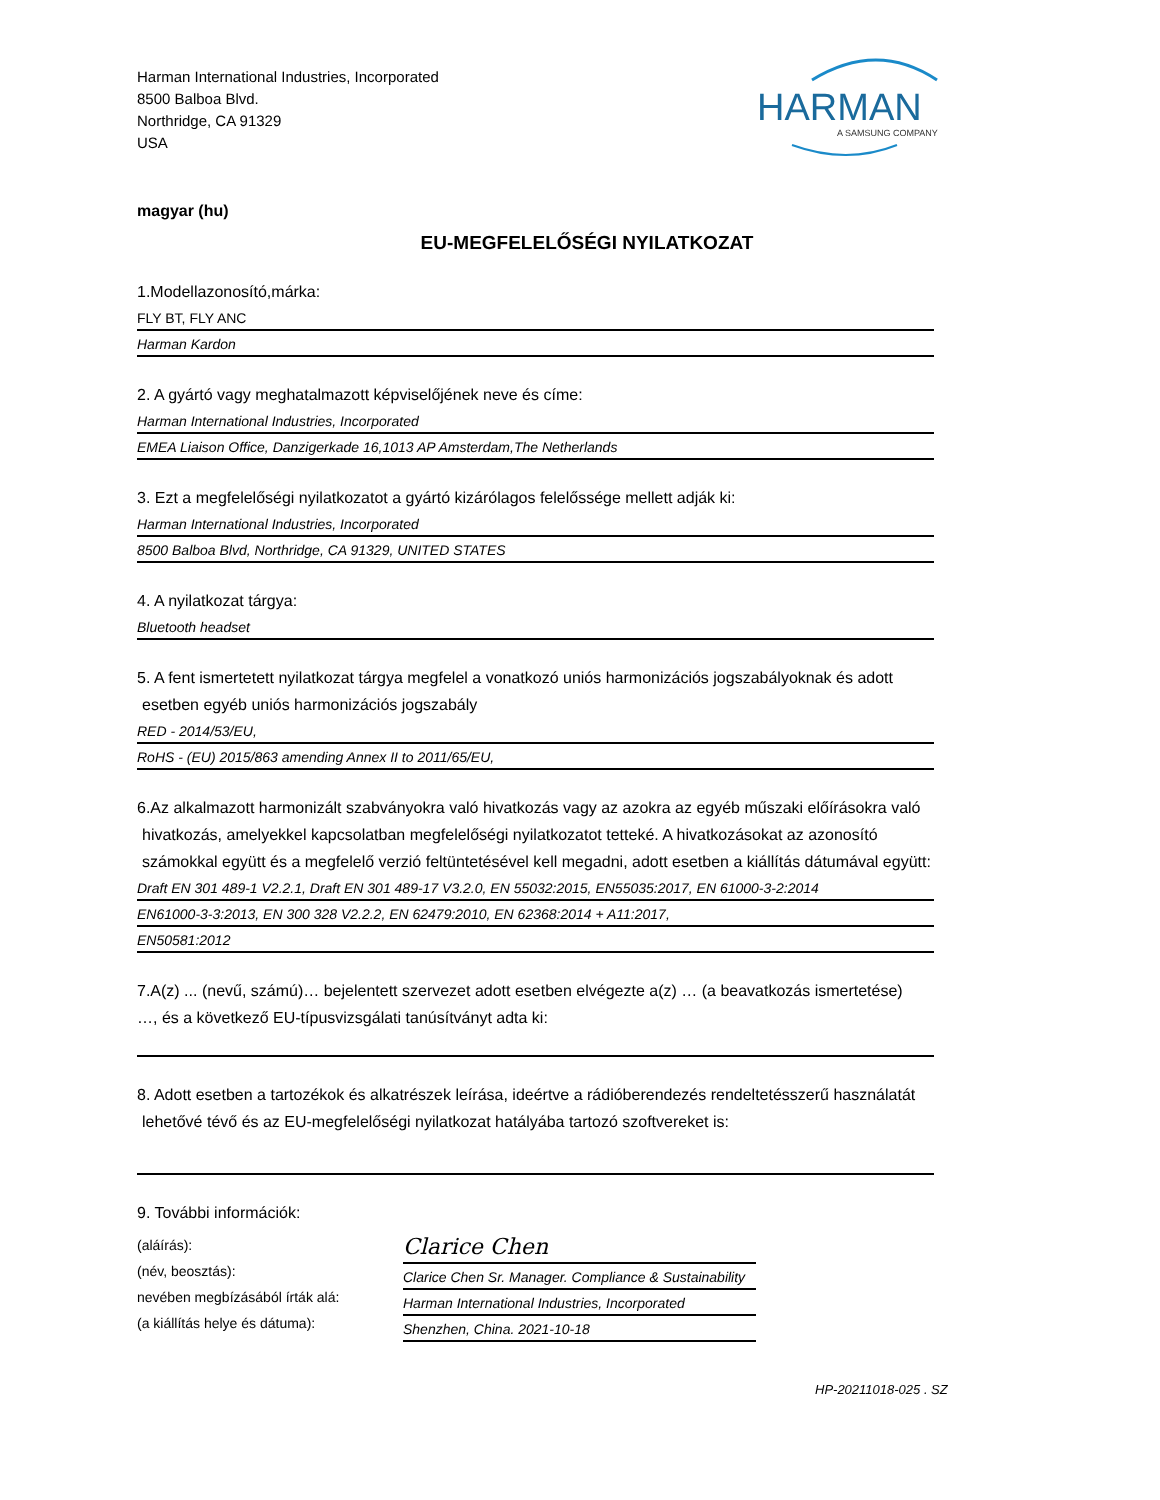Harman International Industries, Incorporated
8500 Balboa Blvd.
Northridge, CA 91329
USA
HARMAN
A SAMSUNG COMPANY
magyar (hu)
EU-MEGFELELŐSÉGI NYILATKOZAT
1.Modellazonosító,márka:
FLY BT, FLY ANC
Harman Kardon
2. A gyártó vagy meghatalmazott képviselőjének neve és címe:
Harman International Industries, Incorporated
EMEA Liaison Office, Danzigerkade 16,1013 AP Amsterdam,The Netherlands
3. Ezt a megfelelőségi nyilatkozatot a gyártó kizárólagos felelőssége mellett adják ki:
Harman International Industries, Incorporated
8500 Balboa Blvd, Northridge, CA 91329, UNITED STATES
4. A nyilatkozat tárgya:
Bluetooth headset
5. A fent ismertetett nyilatkozat tárgya megfelel a vonatkozó uniós harmonizációs jogszabályoknak és adott
esetben egyéb uniós harmonizációs jogszabály
RED - 2014/53/EU,
RoHS - (EU) 2015/863 amending Annex II to 2011/65/EU,
6.Az alkalmazott harmonizált szabványokra való hivatkozás vagy az azokra az egyéb műszaki előírásokra való
hivatkozás, amelyekkel kapcsolatban megfelelőségi nyilatkozatot tetteké. A hivatkozásokat az azonosító
számokkal együtt és a megfelelő verzió feltüntetésével kell megadni, adott esetben a kiállítás dátumával együtt:
Draft EN 301 489-1 V2.2.1, Draft EN 301 489-17 V3.2.0, EN 55032:2015, EN55035:2017, EN 61000-3-2:2014
EN61000-3-3:2013, EN 300 328 V2.2.2, EN 62479:2010, EN 62368:2014 + A11:2017,
EN50581:2012
7.A(z) ... (nevű, számú)… bejelentett szervezet adott esetben elvégezte a(z) … (a beavatkozás ismertetése)
…, és a következő EU-típusvizsgálati tanúsítványt adta ki:
8. Adott esetben a tartozékok és alkatrészek leírása, ideértve a rádióberendezés rendeltetésszerű használatát
lehetővé tévő és az EU-megfelelőségi nyilatkozat hatályába tartozó szoftvereket is:
9. További információk:
(aláírás):
(név, beosztás):
nevében megbízásából írták alá:
(a kiállítás helye és dátuma):
Clarice Chen
Clarice Chen Sr. Manager. Compliance & Sustainability
Harman International Industries, Incorporated
Shenzhen, China. 2021-10-18
HP-20211018-025 . SZ